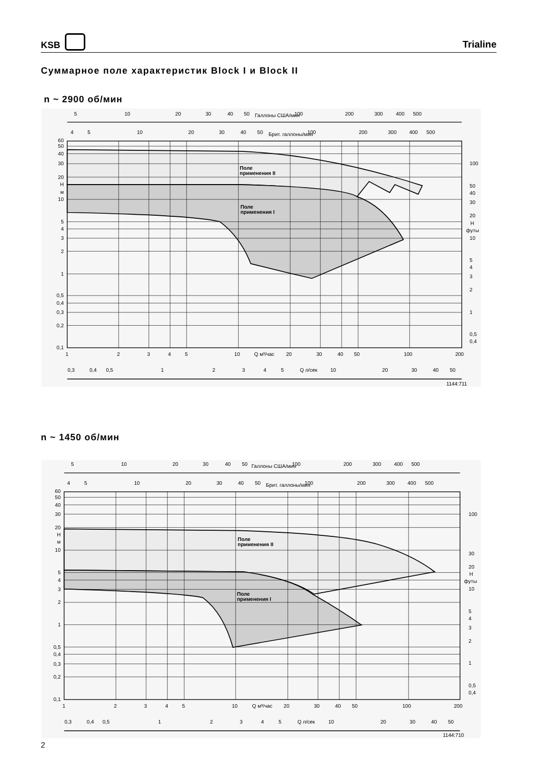KSB
Trialine
Суммарное поле характеристик Block I и Block II
n ~ 2900 об/мин
5
10
20
30
40
50
Галлоны США/мин
100
200
300
400
500
4
5
10
20
30
40
50
Брит. галлоны/мин
100
200
300
400
500
Поле
применения II
Поле
применения I
60
50
40
30
20
H
м
10
5
4
3
2
1
0,5
0,4
0,3
0,2
0,1
100
50
40
30
20
H
футы
10
5
4
3
2
1
0,5
0,4
1
2
3
4
5
10
Q м³/час
20
30
40
50
100
200
0,3
0,4
0,5
1
2
3
4
5
Q л/сек
10
20
30
40
50
1144:711
n ~ 1450 об/мин
5
10
20
30
40
50
Галлоны США/мин
100
200
300
400
500
4
5
10
20
30
40
50
Брит. галлоны/мин
100
200
300
400
500
Поле
применения II
Поле
применения I
60
50
40
30
20
H
м
10
5
4
3
2
1
0,5
0,4
0,3
0,2
0,1
100
30
20
H
футы
10
5
4
3
2
1
0,5
0,4
1
2
3
4
5
10
Q м³/час
20
30
40
50
100
200
0,3
0,4
0,5
1
2
3
4
5
Q л/сек
10
20
30
40
50
1144:710
2